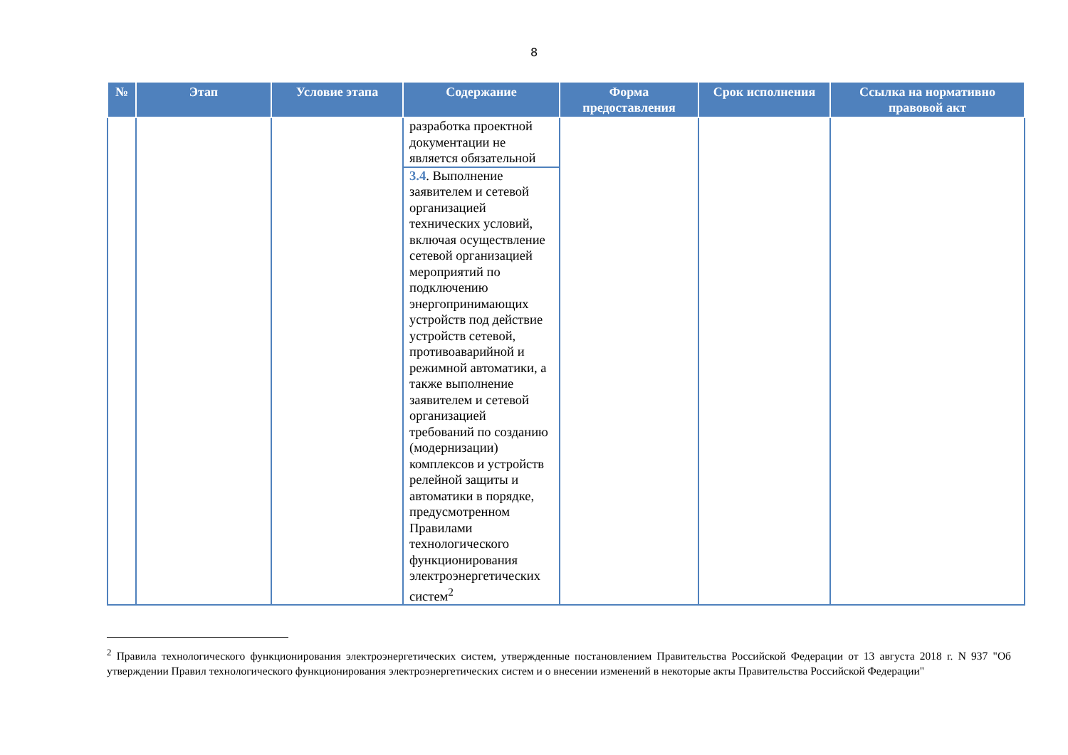8
| № | Этап | Условие этапа | Содержание | Форма предоставления | Срок исполнения | Ссылка на нормативно правовой акт |
| --- | --- | --- | --- | --- | --- | --- |
| | | | разработка проектной документации не является обязательной | | | |
| | | | 3.4 . Выполнение заявителем и сетевой организацией технических условий, включая осуществление сетевой организацией мероприятий по подключению энергопринимающих устройств под действие устройств сетевой, противоаварийной и режимной автоматики, а также выполнение заявителем и сетевой организацией требований по созданию (модернизации) комплексов и устройств релейной защиты и автоматики в порядке, предусмотренном Правилами технологического функционирования электроэнергетических систем<sup>2</sup> | | | |
<sup>2</sup> Правила технологического функционирования электроэнергетических систем, утвержденные постановлением Правительства Российской Федерации от 13 августа 2018 г. N 937 "Об утверждении Правил технологического функционирования электроэнергетических систем и о внесении изменений в некоторые акты Правительства Российской Федерации"